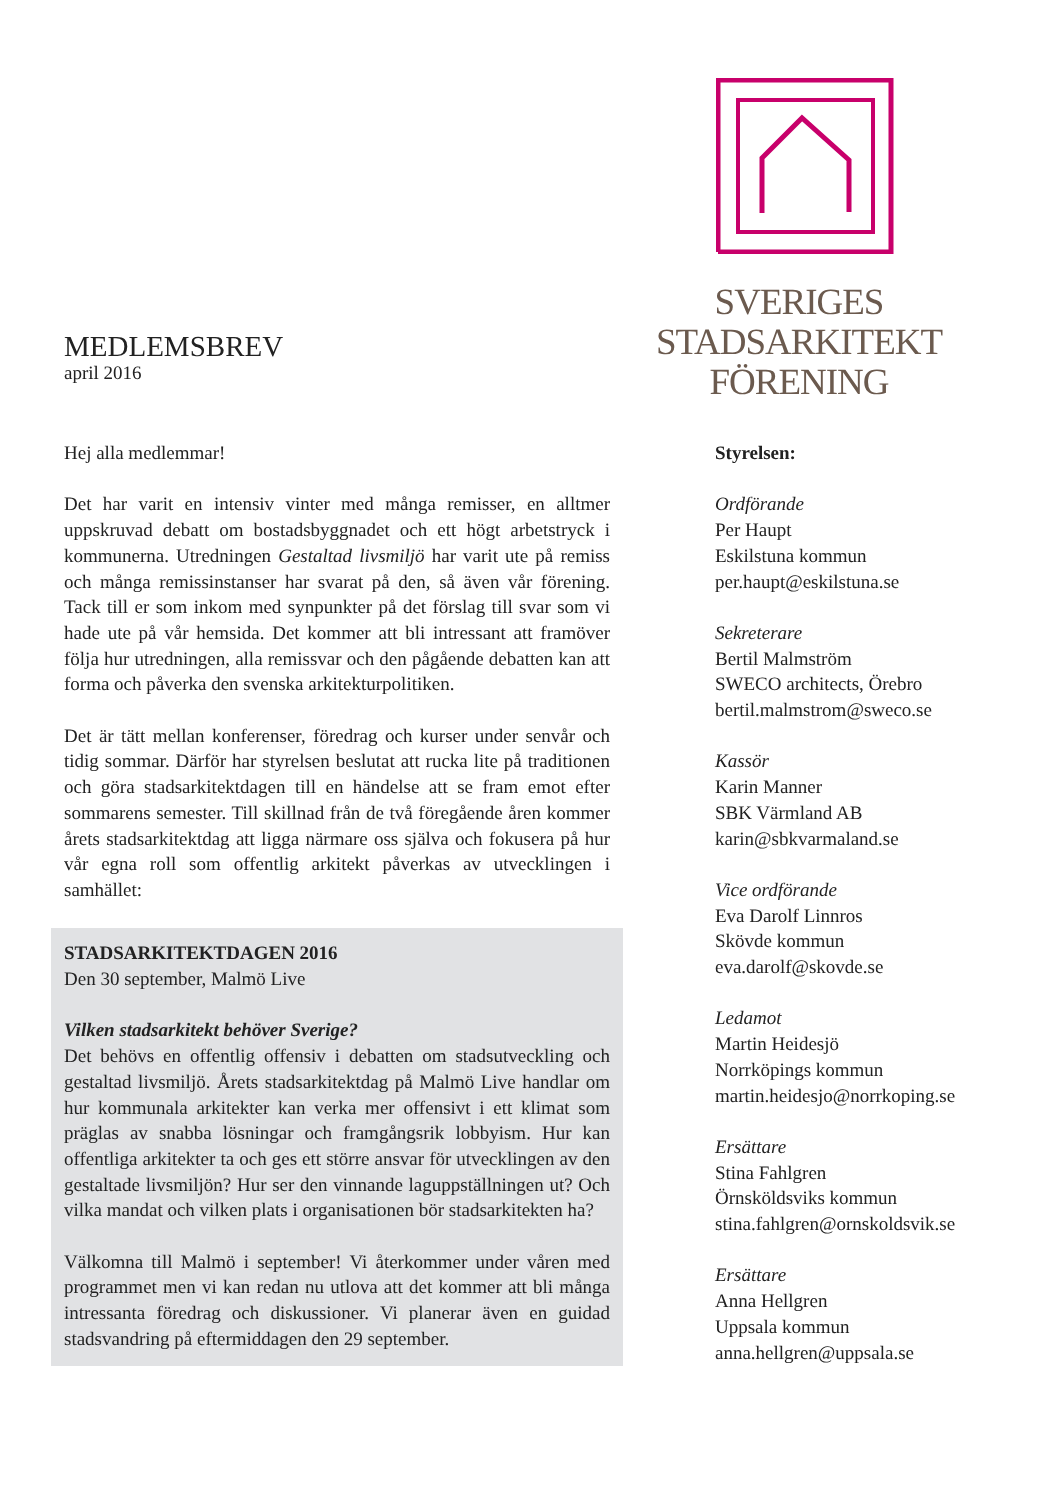MEDLEMSBREV
april 2016
SVERIGES
STADSARKITEKT
FÖRENING
Hej alla medlemmar!
Det har varit en intensiv vinter med många remisser, en alltmer uppskruvad debatt om bostadsbyggnadet och ett högt arbetstryck i kommunerna. Utredningen Gestaltad livsmiljö har varit ute på remiss och många remissinstanser har svarat på den, så även vår förening. Tack till er som inkom med synpunkter på det förslag till svar som vi hade ute på vår hemsida. Det kommer att bli intressant att framöver följa hur utredningen, alla remissvar och den pågående debatten kan att forma och påverka den svenska arkitekturpolitiken.
Det är tätt mellan konferenser, föredrag och kurser under senvår och tidig sommar. Därför har styrelsen beslutat att rucka lite på traditionen och göra stadsarkitektdagen till en händelse att se fram emot efter sommarens semester. Till skillnad från de två föregående åren kommer årets stadsarkitektdag att ligga närmare oss själva och fokusera på hur vår egna roll som offentlig arkitekt påverkas av utvecklingen i samhället:
STADSARKITEKTDAGEN 2016
Den 30 september, Malmö Live
Vilken stadsarkitekt behöver Sverige?
Det behövs en offentlig offensiv i debatten om stadsutveckling och gestaltad livsmiljö. Årets stadsarkitektdag på Malmö Live handlar om hur kommunala arkitekter kan verka mer offensivt i ett klimat som präglas av snabba lösningar och framgångsrik lobbyism. Hur kan offentliga arkitekter ta och ges ett större ansvar för utvecklingen av den gestaltade livsmiljön? Hur ser den vinnande laguppställningen ut? Och vilka mandat och vilken plats i organisationen bör stadsarkitekten ha?
Välkomna till Malmö i september! Vi återkommer under våren med programmet men vi kan redan nu utlova att det kommer att bli många intressanta föredrag och diskussioner. Vi planerar även en guidad stadsvandring på eftermiddagen den 29 september.
Styrelsen:
Ordförande
Per Haupt
Eskilstuna kommun
per.haupt@eskilstuna.se
Sekreterare
Bertil Malmström
SWECO architects, Örebro
bertil.malmstrom@sweco.se
Kassör
Karin Manner
SBK Värmland AB
karin@sbkvarmaland.se
Vice ordförande
Eva Darolf Linnros
Skövde kommun
eva.darolf@skovde.se
Ledamot
Martin Heidesjö
Norrköpings kommun
martin.heidesjo@norrkoping.se
Ersättare
Stina Fahlgren
Örnsköldsviks kommun
stina.fahlgren@ornskoldsvik.se
Ersättare
Anna Hellgren
Uppsala kommun
anna.hellgren@uppsala.se